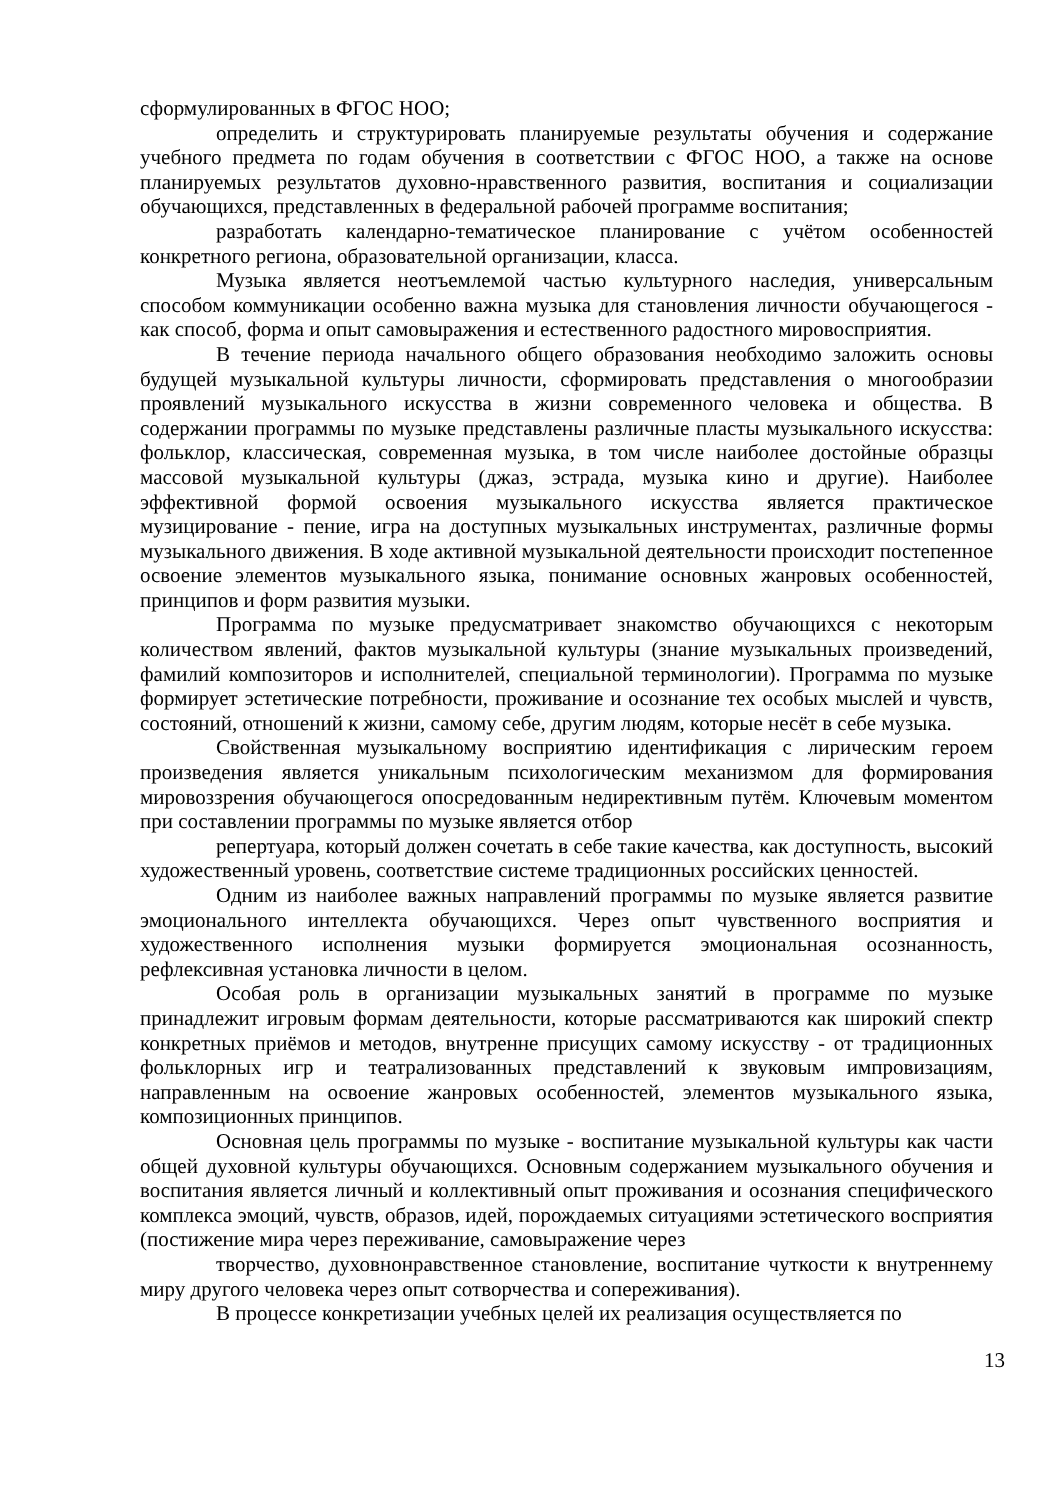сформулированных в ФГОС НОО;
определить и структурировать планируемые результаты обучения и содержание учебного предмета по годам обучения в соответствии с ФГОС НОО, а также на основе планируемых результатов духовно-нравственного развития, воспитания и социализации обучающихся, представленных в федеральной рабочей программе воспитания;
разработать календарно-тематическое планирование с учётом особенностей конкретного региона, образовательной организации, класса.
Музыка является неотъемлемой частью культурного наследия, универсальным способом коммуникации особенно важна музыка для становления личности обучающегося - как способ, форма и опыт самовыражения и естественного радостного мировосприятия.
В течение периода начального общего образования необходимо заложить основы будущей музыкальной культуры личности, сформировать представления о многообразии проявлений музыкального искусства в жизни современного человека и общества. В содержании программы по музыке представлены различные пласты музыкального искусства: фольклор, классическая, современная музыка, в том числе наиболее достойные образцы массовой музыкальной культуры (джаз, эстрада, музыка кино и другие). Наиболее эффективной формой освоения музыкального искусства является практическое музицирование - пение, игра на доступных музыкальных инструментах, различные формы музыкального движения. В ходе активной музыкальной деятельности происходит постепенное освоение элементов музыкального языка, понимание основных жанровых особенностей, принципов и форм развития музыки.
Программа по музыке предусматривает знакомство обучающихся с некоторым количеством явлений, фактов музыкальной культуры (знание музыкальных произведений, фамилий композиторов и исполнителей, специальной терминологии). Программа по музыке формирует эстетические потребности, проживание и осознание тех особых мыслей и чувств, состояний, отношений к жизни, самому себе, другим людям, которые несёт в себе музыка.
Свойственная музыкальному восприятию идентификация с лирическим героем произведения является уникальным психологическим механизмом для формирования мировоззрения обучающегося опосредованным недирективным путём. Ключевым моментом при составлении программы по музыке является отбор
репертуара, который должен сочетать в себе такие качества, как доступность, высокий художественный уровень, соответствие системе традиционных российских ценностей.
Одним из наиболее важных направлений программы по музыке является развитие эмоционального интеллекта обучающихся. Через опыт чувственного восприятия и художественного исполнения музыки формируется эмоциональная осознанность, рефлексивная установка личности в целом.
Особая роль в организации музыкальных занятий в программе по музыке принадлежит игровым формам деятельности, которые рассматриваются как широкий спектр конкретных приёмов и методов, внутренне присущих самому искусству - от традиционных фольклорных игр и театрализованных представлений к звуковым импровизациям, направленным на освоение жанровых особенностей, элементов музыкального языка, композиционных принципов.
Основная цель программы по музыке - воспитание музыкальной культуры как части общей духовной культуры обучающихся. Основным содержанием музыкального обучения и воспитания является личный и коллективный опыт проживания и осознания специфического комплекса эмоций, чувств, образов, идей, порождаемых ситуациями эстетического восприятия (постижение мира через переживание, самовыражение через
творчество, духовнонравственное становление, воспитание чуткости к внутреннему миру другого человека через опыт сотворчества и сопереживания).
В процессе конкретизации учебных целей их реализация осуществляется по
13